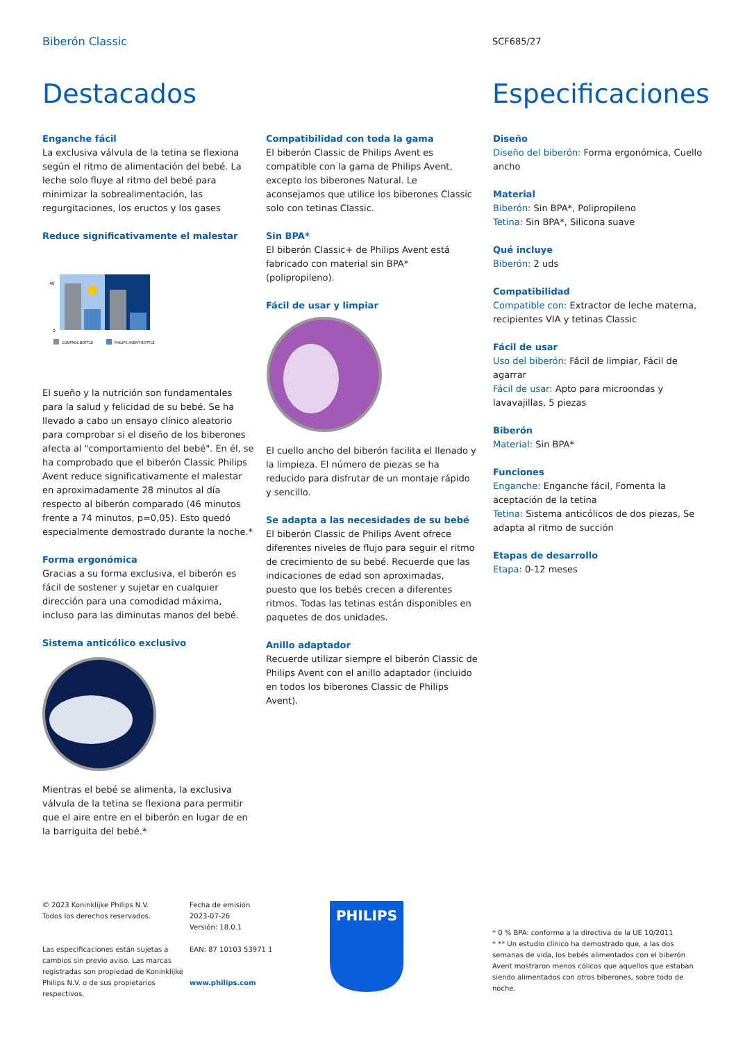Biberón Classic
SCF685/27
Destacados Especificaciones
Enganche fácil
La exclusiva válvula de la tetina se flexiona según el ritmo de alimentación del bebé. La leche solo fluye al ritmo del bebé para minimizar la sobrealimentación, las regurgitaciones, los eructos y los gases
Reduce significativamente el malestar
0
40
CONTROL BOTTLE
PHILIPS AVENT BOTTLE
El sueño y la nutrición son fundamentales para la salud y felicidad de su bebé. Se ha llevado a cabo un ensayo clínico aleatorio para comprobar si el diseño de los biberones afecta al "comportamiento del bebé". En él, se ha comprobado que el biberón Classic Philips Avent reduce significativamente el malestar en aproximadamente 28 minutos al día respecto al biberón comparado (46 minutos frente a 74 minutos, p=0,05). Esto quedó especialmente demostrado durante la noche.*
Forma ergonómica
Gracias a su forma exclusiva, el biberón es fácil de sostener y sujetar en cualquier dirección para una comodidad máxima, incluso para las diminutas manos del bebé.
Sistema anticólico exclusivo
Mientras el bebé se alimenta, la exclusiva válvula de la tetina se flexiona para permitir que el aire entre en el biberón en lugar de en la barriguita del bebé.*
Compatibilidad con toda la gama
El biberón Classic de Philips Avent es compatible con la gama de Philips Avent, excepto los biberones Natural. Le aconsejamos que utilice los biberones Classic solo con tetinas Classic.
Sin BPA*
El biberón Classic+ de Philips Avent está fabricado con material sin BPA* (polipropileno).
Fácil de usar y limpiar
El cuello ancho del biberón facilita el llenado y la limpieza. El número de piezas se ha reducido para disfrutar de un montaje rápido y sencillo.
Se adapta a las necesidades de su bebé
El biberón Classic de Philips Avent ofrece diferentes niveles de flujo para seguir el ritmo de crecimiento de su bebé. Recuerde que las indicaciones de edad son aproximadas, puesto que los bebés crecen a diferentes ritmos. Todas las tetinas están disponibles en paquetes de dos unidades.
Anillo adaptador
Recuerde utilizar siempre el biberón Classic de Philips Avent con el anillo adaptador (incluido en todos los biberones Classic de Philips Avent).
Diseño
Diseño del biberón: Forma ergonómica, Cuello ancho
Material
Biberón: Sin BPA*, Polipropileno
Tetina: Sin BPA*, Silicona suave
Qué incluye
Biberón: 2 uds
Compatibilidad
Compatible con: Extractor de leche materna, recipientes VIA y tetinas Classic
Fácil de usar
Uso del biberón: Fácil de limpiar, Fácil de agarrar
Fácil de usar: Apto para microondas y lavavajillas, 5 piezas
Biberón
Material: Sin BPA*
Funciones
Enganche: Enganche fácil, Fomenta la aceptación de la tetina
Tetina: Sistema anticólicos de dos piezas, Se adapta al ritmo de succión
Etapas de desarrollo
Etapa: 0-12 meses
© 2023 Koninklijke Philips N.V.
Todos los derechos reservados.
Las especificaciones están sujetas a cambios sin previo aviso. Las marcas registradas son propiedad de Koninklijke Philips N.V. o de sus propietarios respectivos.
Fecha de emisión
2023-07-26
Versión: 18.0.1
EAN: 87 10103 53971 1
www.philips.com
PHILIPS
* 0 % BPA: conforme a la directiva de la UE 10/2011
* ** Un estudio clínico ha demostrado que, a las dos semanas de vida, los bebés alimentados con el biberón Avent mostraron menos cólicos que aquellos que estaban siendo alimentados con otros biberones, sobre todo de noche.